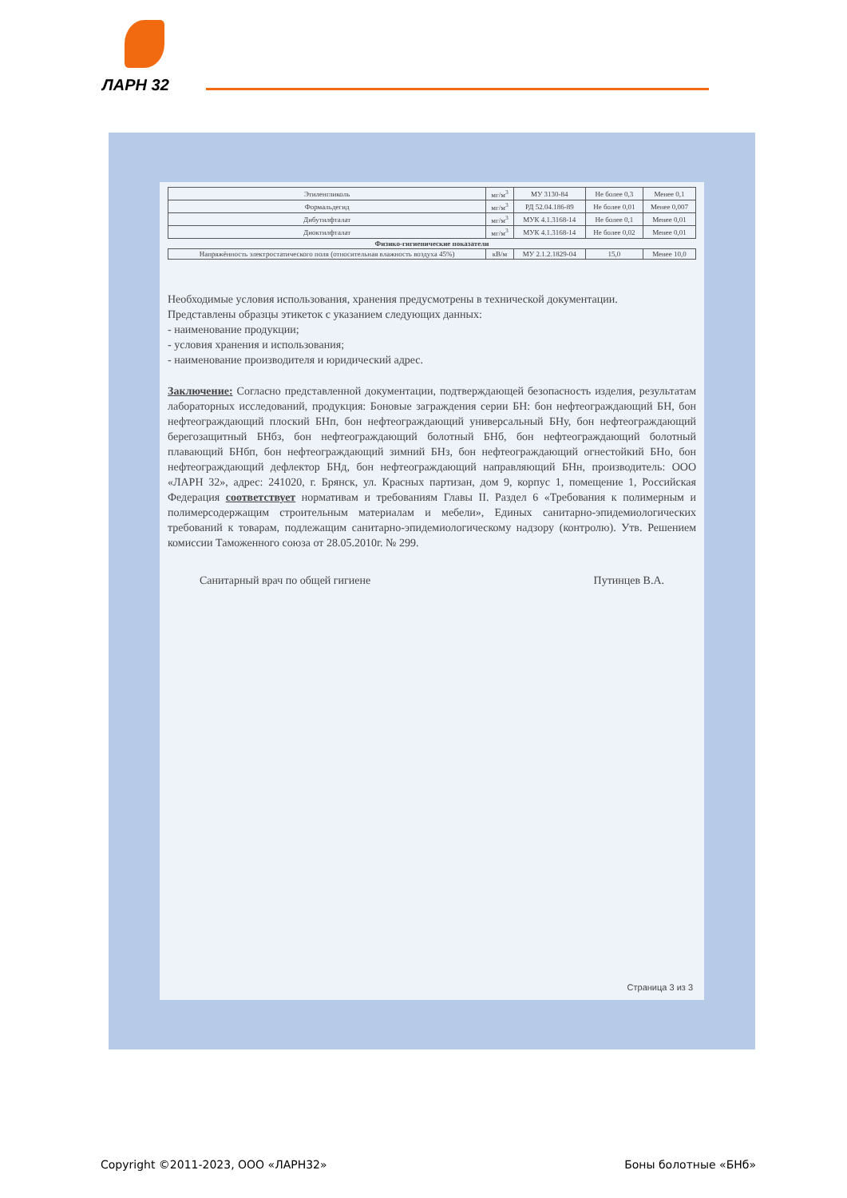ЛАРН 32
| Этиленгликоль | мг/м<sup>3</sup> | МУ 3130-84 | Не более 0,3 | Менее 0,1 |
| Формальдегид | мг/м<sup>3</sup> | РД 52.04.186-89 | Не более 0,01 | Менее 0,007 |
| Дибутилфталат | мг/м<sup>3</sup> | МУК 4.1.3168-14 | Не более 0,1 | Менее 0,01 |
| Диоктилфталат | мг/м<sup>3</sup> | МУК 4.1.3168-14 | Не более 0,02 | Менее 0,01 |
| Физико-гигиенические показатели | | | | |
| Напряжённость электростатического поля (относительная влажность воздуха 45%) | кВ/м | МУ 2.1.2.1829-04 | 15,0 | Менее 10,0 |
Необходимые условия использования, хранения предусмотрены в технической документации.
Представлены образцы этикеток с указанием следующих данных:
- наименование продукции;
- условия хранения и использования;
- наименование производителя и юридический адрес.
Заключение: Согласно представленной документации, подтверждающей безопасность изделия, результатам лабораторных исследований, продукция: Боновые заграждения серии БН: бон нефтеограждающий БН, бон нефтеограждающий плоский БНп, бон нефтеограждающий универсальный БНу, бон нефтеограждающий берегозащитный БНбз, бон нефтеограждающий болотный БНб, бон нефтеограждающий болотный плавающий БНбп, бон нефтеограждающий зимний БНз, бон нефтеограждающий огнестойкий БНо, бон нефтеограждающий дефлектор БНд, бон нефтеограждающий направляющий БНн, производитель: ООО «ЛАРН 32», адрес: 241020, г. Брянск, ул. Красных партизан, дом 9, корпус 1, помещение 1, Российская Федерация соответствует нормативам и требованиям Главы II. Раздел 6 «Требования к полимерным и полимерсодержащим строительным материалам и мебели», Единых санитарно-эпидемиологических требований к товарам, подлежащим санитарно-эпидемиологическому надзору (контролю). Утв. Решением комиссии Таможенного союза от 28.05.2010г. № 299.
Санитарный врач по общей гигиене Путинцев В.А.
Страница 3 из 3
Copyright ©2011-2023, ООО «ЛАРН32» Боны болотные «БНб»